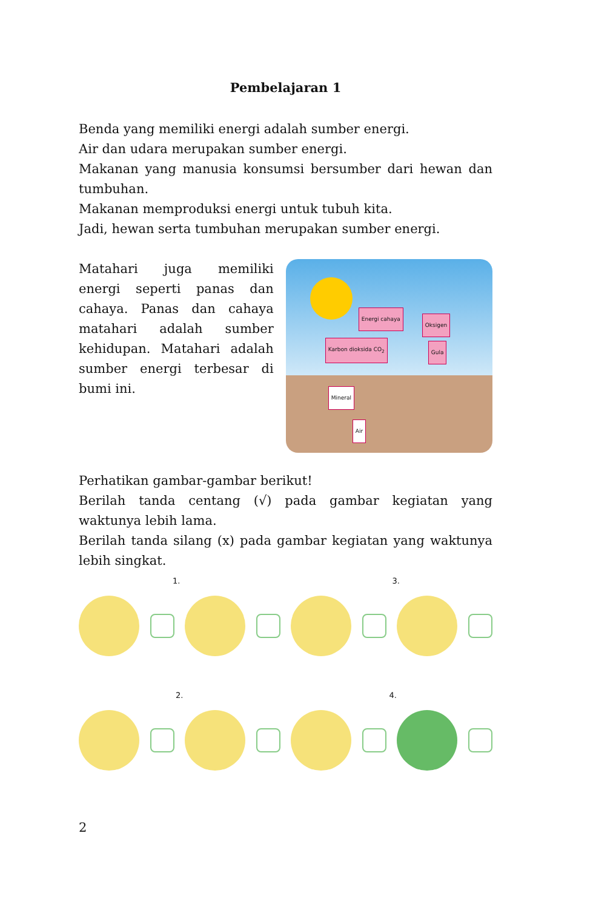Pembelajaran 1
Benda yang memiliki energi adalah sumber energi.
Air dan udara merupakan sumber energi.
Makanan yang manusia konsumsi bersumber dari hewan dan tumbuhan.
Makanan memproduksi energi untuk tubuh kita.
Jadi, hewan serta tumbuhan merupakan sumber energi.
Matahari juga memiliki energi seperti panas dan cahaya. Panas dan cahaya matahari adalah sumber kehidupan. Matahari adalah sumber energi terbesar di bumi ini.
Energi cahaya
Oksigen
Karbon dioksida CO<sub>2</sub> Gula
Mineral
Air
Perhatikan gambar-gambar berikut!
Berilah tanda centang (√) pada gambar kegiatan yang waktunya lebih lama.
Berilah tanda silang (x) pada gambar kegiatan yang waktunya lebih singkat.
1. 3.
2. 4.
2